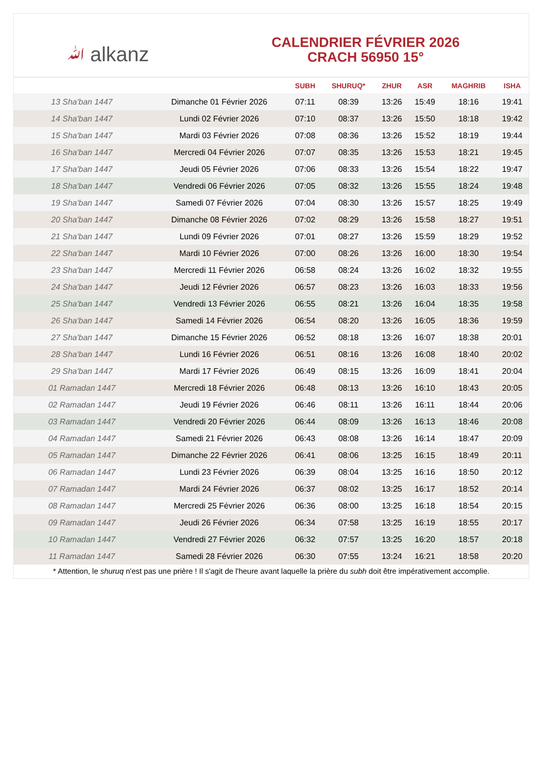ﷲ alkanz
CALENDRIER FÉVRIER 2026
CRACH 56950 15°
| | | SUBH | SHURUQ* | ZHUR | ASR | MAGHRIB | ISHA |
| --- | --- | --- | --- | --- | --- | --- | --- |
| 13 Sha'ban 1447 | Dimanche 01 Février 2026 | 07:11 | 08:39 | 13:26 | 15:49 | 18:16 | 19:41 |
| 14 Sha'ban 1447 | Lundi 02 Février 2026 | 07:10 | 08:37 | 13:26 | 15:50 | 18:18 | 19:42 |
| 15 Sha'ban 1447 | Mardi 03 Février 2026 | 07:08 | 08:36 | 13:26 | 15:52 | 18:19 | 19:44 |
| 16 Sha'ban 1447 | Mercredi 04 Février 2026 | 07:07 | 08:35 | 13:26 | 15:53 | 18:21 | 19:45 |
| 17 Sha'ban 1447 | Jeudi 05 Février 2026 | 07:06 | 08:33 | 13:26 | 15:54 | 18:22 | 19:47 |
| 18 Sha'ban 1447 | Vendredi 06 Février 2026 | 07:05 | 08:32 | 13:26 | 15:55 | 18:24 | 19:48 |
| 19 Sha'ban 1447 | Samedi 07 Février 2026 | 07:04 | 08:30 | 13:26 | 15:57 | 18:25 | 19:49 |
| 20 Sha'ban 1447 | Dimanche 08 Février 2026 | 07:02 | 08:29 | 13:26 | 15:58 | 18:27 | 19:51 |
| 21 Sha'ban 1447 | Lundi 09 Février 2026 | 07:01 | 08:27 | 13:26 | 15:59 | 18:29 | 19:52 |
| 22 Sha'ban 1447 | Mardi 10 Février 2026 | 07:00 | 08:26 | 13:26 | 16:00 | 18:30 | 19:54 |
| 23 Sha'ban 1447 | Mercredi 11 Février 2026 | 06:58 | 08:24 | 13:26 | 16:02 | 18:32 | 19:55 |
| 24 Sha'ban 1447 | Jeudi 12 Février 2026 | 06:57 | 08:23 | 13:26 | 16:03 | 18:33 | 19:56 |
| 25 Sha'ban 1447 | Vendredi 13 Février 2026 | 06:55 | 08:21 | 13:26 | 16:04 | 18:35 | 19:58 |
| 26 Sha'ban 1447 | Samedi 14 Février 2026 | 06:54 | 08:20 | 13:26 | 16:05 | 18:36 | 19:59 |
| 27 Sha'ban 1447 | Dimanche 15 Février 2026 | 06:52 | 08:18 | 13:26 | 16:07 | 18:38 | 20:01 |
| 28 Sha'ban 1447 | Lundi 16 Février 2026 | 06:51 | 08:16 | 13:26 | 16:08 | 18:40 | 20:02 |
| 29 Sha'ban 1447 | Mardi 17 Février 2026 | 06:49 | 08:15 | 13:26 | 16:09 | 18:41 | 20:04 |
| 01 Ramadan 1447 | Mercredi 18 Février 2026 | 06:48 | 08:13 | 13:26 | 16:10 | 18:43 | 20:05 |
| 02 Ramadan 1447 | Jeudi 19 Février 2026 | 06:46 | 08:11 | 13:26 | 16:11 | 18:44 | 20:06 |
| 03 Ramadan 1447 | Vendredi 20 Février 2026 | 06:44 | 08:09 | 13:26 | 16:13 | 18:46 | 20:08 |
| 04 Ramadan 1447 | Samedi 21 Février 2026 | 06:43 | 08:08 | 13:26 | 16:14 | 18:47 | 20:09 |
| 05 Ramadan 1447 | Dimanche 22 Février 2026 | 06:41 | 08:06 | 13:25 | 16:15 | 18:49 | 20:11 |
| 06 Ramadan 1447 | Lundi 23 Février 2026 | 06:39 | 08:04 | 13:25 | 16:16 | 18:50 | 20:12 |
| 07 Ramadan 1447 | Mardi 24 Février 2026 | 06:37 | 08:02 | 13:25 | 16:17 | 18:52 | 20:14 |
| 08 Ramadan 1447 | Mercredi 25 Février 2026 | 06:36 | 08:00 | 13:25 | 16:18 | 18:54 | 20:15 |
| 09 Ramadan 1447 | Jeudi 26 Février 2026 | 06:34 | 07:58 | 13:25 | 16:19 | 18:55 | 20:17 |
| 10 Ramadan 1447 | Vendredi 27 Février 2026 | 06:32 | 07:57 | 13:25 | 16:20 | 18:57 | 20:18 |
| 11 Ramadan 1447 | Samedi 28 Février 2026 | 06:30 | 07:55 | 13:24 | 16:21 | 18:58 | 20:20 |
* Attention, le shuruq n'est pas une prière ! Il s'agit de l'heure avant laquelle la prière du subh doit être impérativement accomplie.